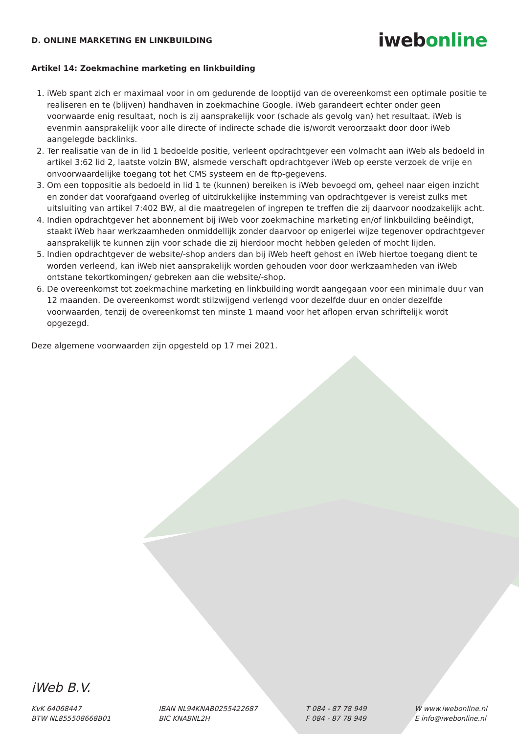D. ONLINE MARKETING EN LINKBUILDING
iwebonline
Artikel 14: Zoekmachine marketing en linkbuilding
1. iWeb spant zich er maximaal voor in om gedurende de looptijd van de overeenkomst een optimale positie te realiseren en te (blijven) handhaven in zoekmachine Google. iWeb garandeert echter onder geen voorwaarde enig resultaat, noch is zij aansprakelijk voor (schade als gevolg van) het resultaat. iWeb is evenmin aansprakelijk voor alle directe of indirecte schade die is/wordt veroorzaakt door door iWeb aangelegde backlinks.
2. Ter realisatie van de in lid 1 bedoelde positie, verleent opdrachtgever een volmacht aan iWeb als bedoeld in artikel 3:62 lid 2, laatste volzin BW, alsmede verschaft opdrachtgever iWeb op eerste verzoek de vrije en onvoorwaardelijke toegang tot het CMS systeem en de ftp-gegevens.
3. Om een toppositie als bedoeld in lid 1 te (kunnen) bereiken is iWeb bevoegd om, geheel naar eigen inzicht en zonder dat voorafgaand overleg of uitdrukkelijke instemming van opdrachtgever is vereist zulks met uitsluiting van artikel 7:402 BW, al die maatregelen of ingrepen te treffen die zij daarvoor noodzakelijk acht.
4. Indien opdrachtgever het abonnement bij iWeb voor zoekmachine marketing en/of linkbuilding beëindigt, staakt iWeb haar werkzaamheden onmiddellijk zonder daarvoor op enigerlei wijze tegenover opdrachtgever aansprakelijk te kunnen zijn voor schade die zij hierdoor mocht hebben geleden of mocht lijden.
5. Indien opdrachtgever de website/-shop anders dan bij iWeb heeft gehost en iWeb hiertoe toegang dient te worden verleend, kan iWeb niet aansprakelijk worden gehouden voor door werkzaamheden van iWeb ontstane tekortkomingen/ gebreken aan die website/-shop.
6. De overeenkomst tot zoekmachine marketing en linkbuilding wordt aangegaan voor een minimale duur van 12 maanden. De overeenkomst wordt stilzwijgend verlengd voor dezelfde duur en onder dezelfde voorwaarden, tenzij de overeenkomst ten minste 1 maand voor het aflopen ervan schriftelijk wordt opgezegd.
Deze algemene voorwaarden zijn opgesteld op 17 mei 2021.
iWeb B.V.
KvK 64068447
BTW NL855508668B01
IBAN NL94KNAB0255422687
BIC KNABNL2H
T 084 - 87 78 949
F 084 - 87 78 949
W www.iwebonline.nl
E info@iwebonline.nl